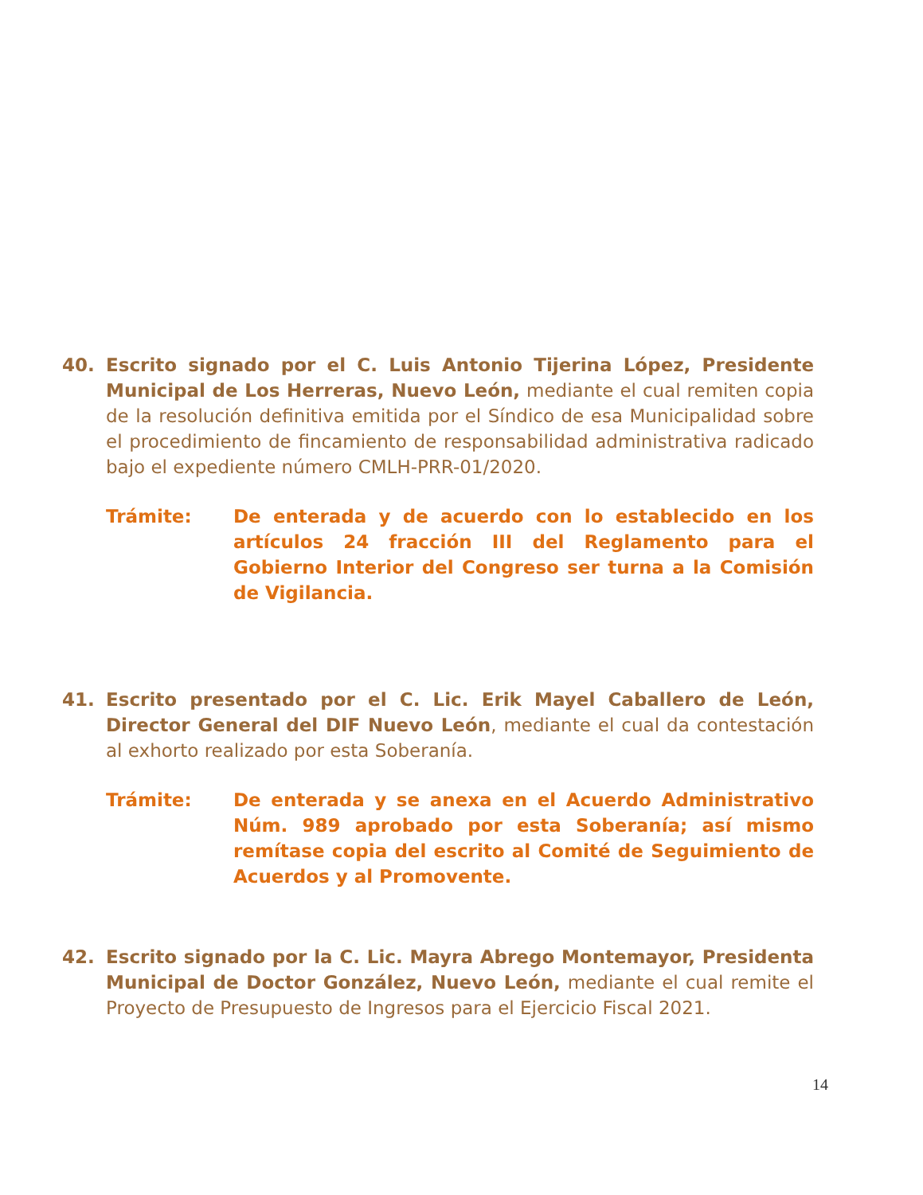40.
Escrito signado por el C. Luis Antonio Tijerina López, Presidente Municipal de Los Herreras, Nuevo León, mediante el cual remiten copia de la resolución definitiva emitida por el Síndico de esa Municipalidad sobre el procedimiento de fincamiento de responsabilidad administrativa radicado bajo el expediente número CMLH-PRR-01/2020.
Trámite: De enterada y de acuerdo con lo establecido en los artículos 24 fracción III del Reglamento para el Gobierno Interior del Congreso ser turna a la Comisión de Vigilancia.
41.
Escrito presentado por el C. Lic. Erik Mayel Caballero de León, Director General del DIF Nuevo León, mediante el cual da contestación al exhorto realizado por esta Soberanía.
Trámite: De enterada y se anexa en el Acuerdo Administrativo Núm. 989 aprobado por esta Soberanía; así mismo remítase copia del escrito al Comité de Seguimiento de Acuerdos y al Promovente.
42.
Escrito signado por la C. Lic. Mayra Abrego Montemayor, Presidenta Municipal de Doctor González, Nuevo León, mediante el cual remite el Proyecto de Presupuesto de Ingresos para el Ejercicio Fiscal 2021.
14